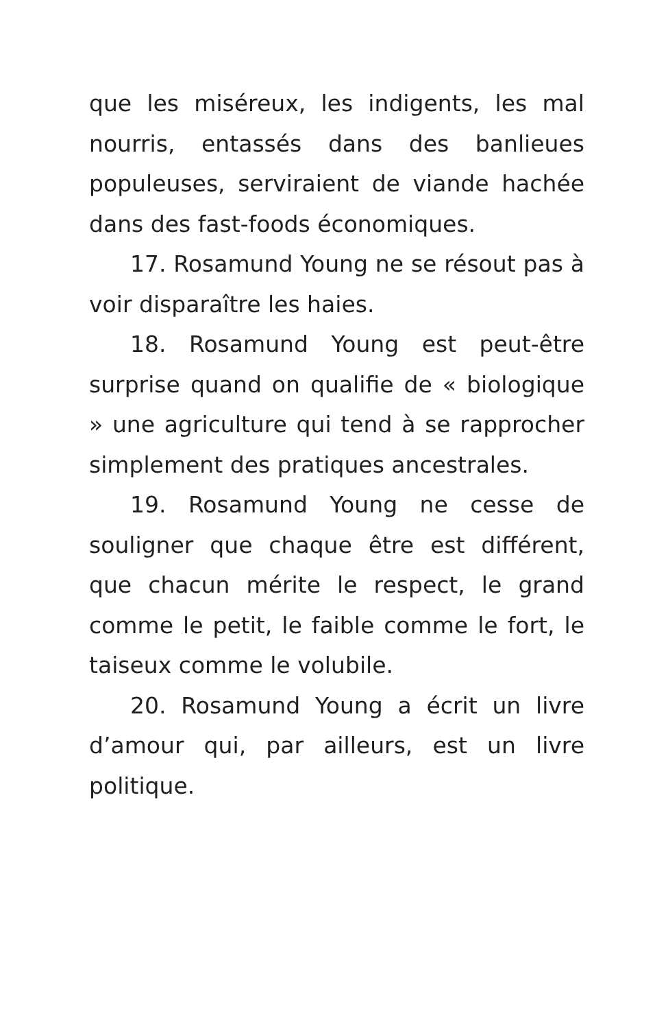que les miséreux, les indigents, les mal nourris, entassés dans des banlieues populeuses, serviraient de viande hachée dans des fast-foods économiques.
17. Rosamund Young ne se résout pas à voir disparaître les haies.
18. Rosamund Young est peut-être surprise quand on qualifie de « biologique » une agriculture qui tend à se rapprocher simplement des pratiques ancestrales.
19. Rosamund Young ne cesse de souligner que chaque être est différent, que chacun mérite le respect, le grand comme le petit, le faible comme le fort, le taiseux comme le volubile.
20. Rosamund Young a écrit un livre d’amour qui, par ailleurs, est un livre politique.